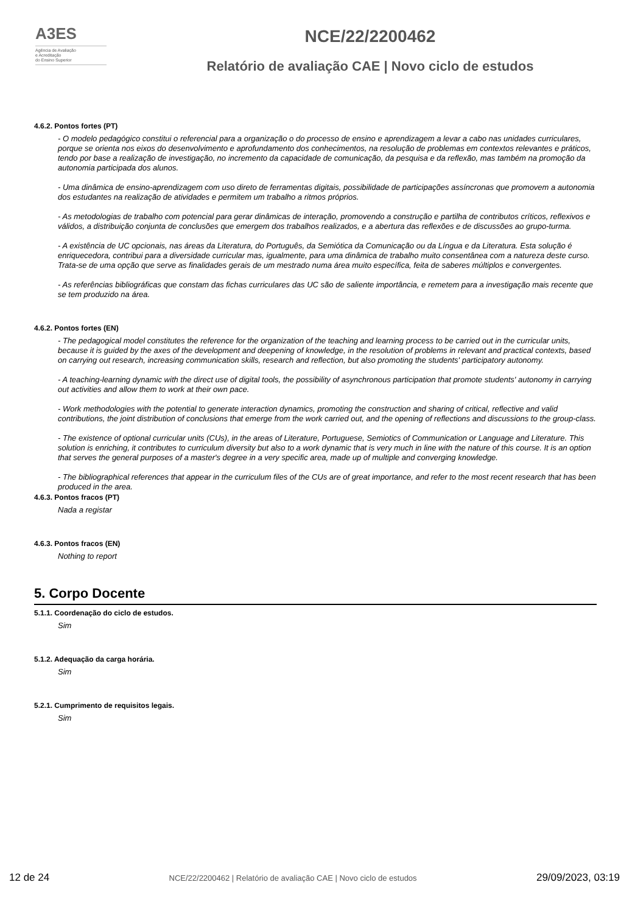A3ES
Agência de Avaliação
e Acreditação
do Ensino Superior
NCE/22/2200462
Relatório de avaliação CAE | Novo ciclo de estudos
4.6.2. Pontos fortes (PT)
- O modelo pedagógico constitui o referencial para a organização o do processo de ensino e aprendizagem a levar a cabo nas unidades curriculares, porque se orienta nos eixos do desenvolvimento e aprofundamento dos conhecimentos, na resolução de problemas em contextos relevantes e práticos, tendo por base a realização de investigação, no incremento da capacidade de comunicação, da pesquisa e da reflexão, mas também na promoção da autonomia participada dos alunos.
- Uma dinâmica de ensino-aprendizagem com uso direto de ferramentas digitais, possibilidade de participações assíncronas que promovem a autonomia dos estudantes na realização de atividades e permitem um trabalho a ritmos próprios.
- As metodologias de trabalho com potencial para gerar dinâmicas de interação, promovendo a construção e partilha de contributos críticos, reflexivos e válidos, a distribuição conjunta de conclusões que emergem dos trabalhos realizados, e a abertura das reflexões e de discussões ao grupo-turma.
- A existência de UC opcionais, nas áreas da Literatura, do Português, da Semiótica da Comunicação ou da Língua e da Literatura. Esta solução é enriquecedora, contribui para a diversidade curricular mas, igualmente, para uma dinâmica de trabalho muito consentânea com a natureza deste curso. Trata-se de uma opção que serve as finalidades gerais de um mestrado numa área muito específica, feita de saberes múltiplos e convergentes.
- As referências bibliográficas que constam das fichas curriculares das UC são de saliente importância, e remetem para a investigação mais recente que se tem produzido na área.
4.6.2. Pontos fortes (EN)
- The pedagogical model constitutes the reference for the organization of the teaching and learning process to be carried out in the curricular units, because it is guided by the axes of the development and deepening of knowledge, in the resolution of problems in relevant and practical contexts, based on carrying out research, increasing communication skills, research and reflection, but also promoting the students' participatory autonomy.
- A teaching-learning dynamic with the direct use of digital tools, the possibility of asynchronous participation that promote students' autonomy in carrying out activities and allow them to work at their own pace.
- Work methodologies with the potential to generate interaction dynamics, promoting the construction and sharing of critical, reflective and valid contributions, the joint distribution of conclusions that emerge from the work carried out, and the opening of reflections and discussions to the group-class.
- The existence of optional curricular units (CUs), in the areas of Literature, Portuguese, Semiotics of Communication or Language and Literature. This solution is enriching, it contributes to curriculum diversity but also to a work dynamic that is very much in line with the nature of this course. It is an option that serves the general purposes of a master's degree in a very specific area, made up of multiple and converging knowledge.
- The bibliographical references that appear in the curriculum files of the CUs are of great importance, and refer to the most recent research that has been produced in the area.
4.6.3. Pontos fracos (PT)
Nada a registar
4.6.3. Pontos fracos (EN)
Nothing to report
5. Corpo Docente
5.1.1. Coordenação do ciclo de estudos.
Sim
5.1.2. Adequação da carga horária.
Sim
5.2.1. Cumprimento de requisitos legais.
Sim
12 de 24 NCE/22/2200462 | Relatório de avaliação CAE | Novo ciclo de estudos 29/09/2023, 03:19